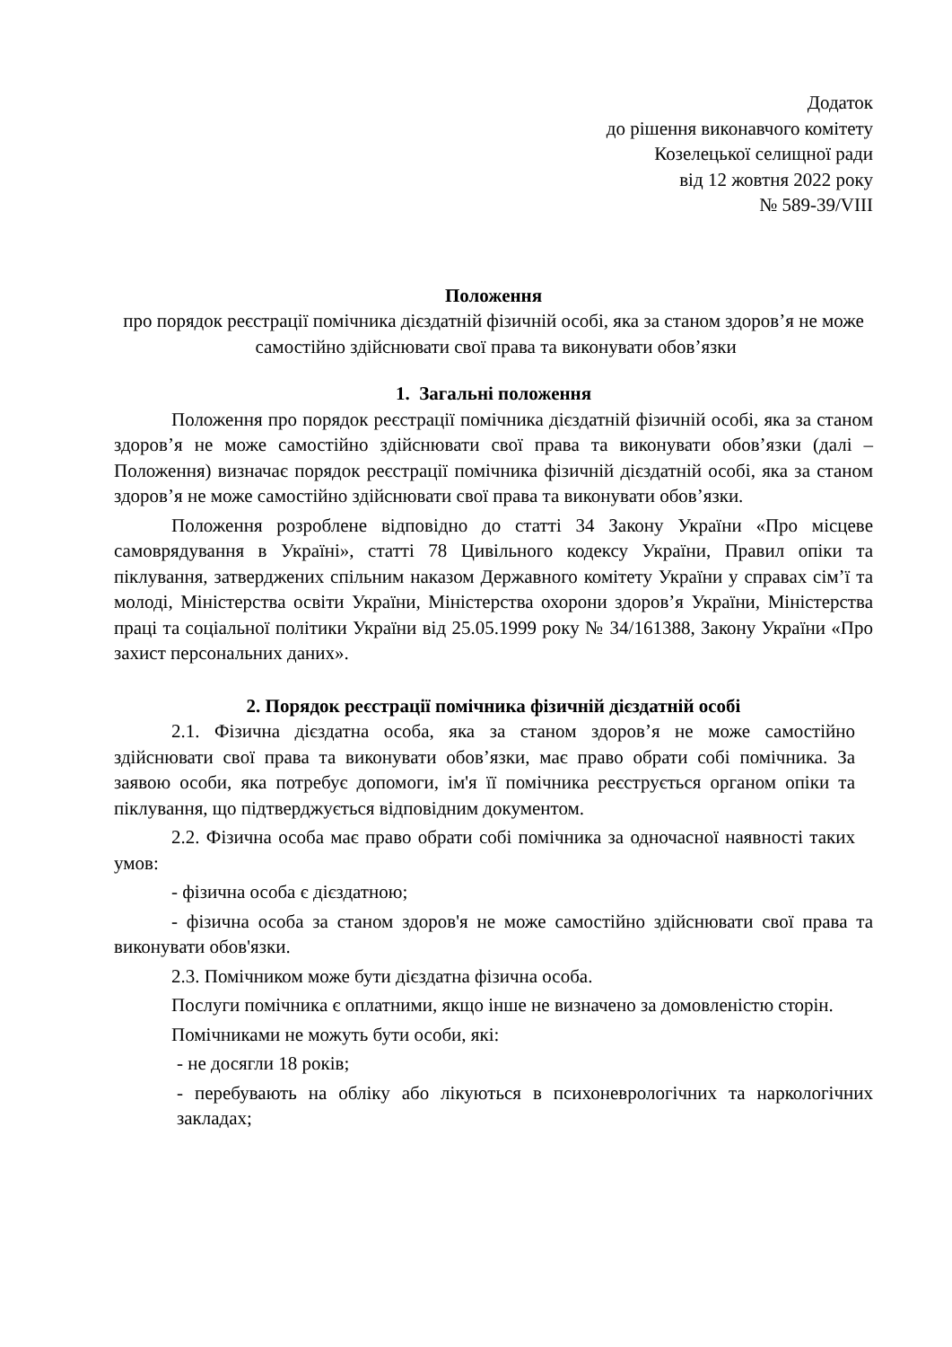Додаток
до рішення виконавчого комітету
Козелецької селищної ради
від 12 жовтня 2022 року
№ 589-39/VIII
Положення
про порядок реєстрації помічника дієздатній фізичній особі, яка за станом здоров’я не може самостійно здійснювати свої права та виконувати обов’язки
1. Загальні положення
Положення про порядок реєстрації помічника дієздатній фізичній особі, яка за станом здоров’я не може самостійно здійснювати свої права та виконувати обов’язки (далі – Положення) визначає порядок реєстрації помічника фізичній дієздатній особі, яка за станом здоров’я не може самостійно здійснювати свої права та виконувати обов’язки.
Положення розроблене відповідно до статті 34 Закону України «Про місцеве самоврядування в Україні», статті 78 Цивільного кодексу України, Правил опіки та піклування, затверджених спільним наказом Державного комітету України у справах сім’ї та молоді, Міністерства освіти України, Міністерства охорони здоров’я України, Міністерства праці та соціальної політики України від 25.05.1999 року № 34/161388, Закону України «Про захист персональних даних».
2. Порядок реєстрації помічника фізичній дієздатній особі
2.1. Фізична дієздатна особа, яка за станом здоров’я не може самостійно здійснювати свої права та виконувати обов’язки, має право обрати собі помічника. За заявою особи, яка потребує допомоги, ім'я її помічника реєструється органом опіки та піклування, що підтверджується відповідним документом.
2.2. Фізична особа має право обрати собі помічника за одночасної наявності таких умов:
- фізична особа є дієздатною;
- фізична особа за станом здоров'я не може самостійно здійснювати свої права та виконувати обов'язки.
2.3. Помічником може бути дієздатна фізична особа.
Послуги помічника є оплатними, якщо інше не визначено за домовленістю сторін.
Помічниками не можуть бути особи, які:
- не досягли 18 років;
- перебувають на обліку або лікуються в психоневрологічних та наркологічних закладах;